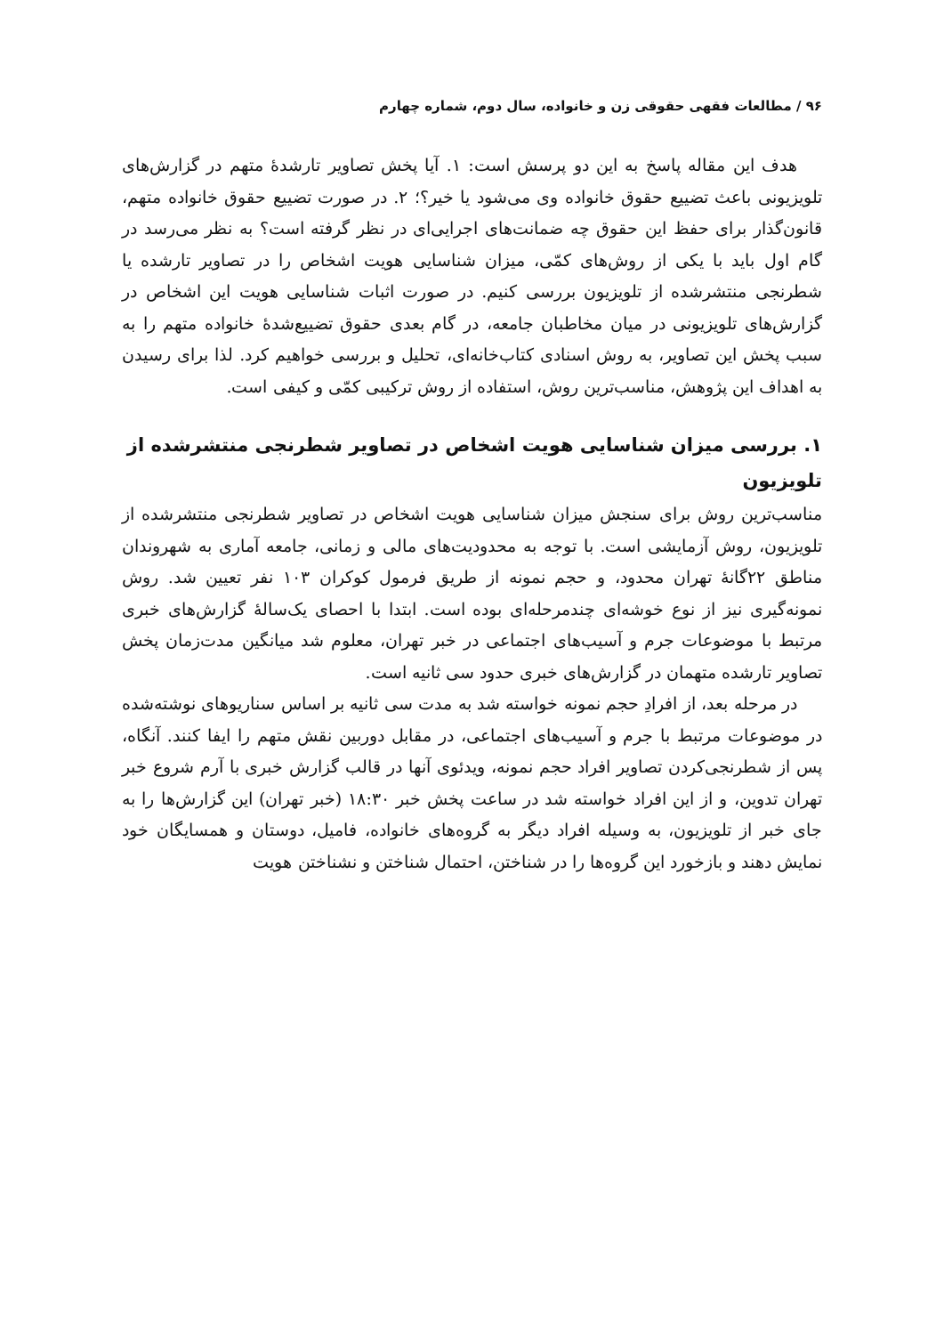۹۶ / مطالعات فقهی حقوقی زن و خانواده، سال دوم، شماره چهارم
هدف این مقاله پاسخ به این دو پرسش است: ۱. آیا پخش تصاویر تارشدهٔ متهم در گزارش‌های تلویزیونی باعث تضییع حقوق خانواده وی می‌شود یا خیر؟؛ ۲. در صورت تضییع حقوق خانواده متهم، قانون‌گذار برای حفظ این حقوق چه ضمانت‌های اجرایی‌ای در نظر گرفته است؟ به نظر می‌رسد در گام اول باید با یکی از روش‌های کمّی، میزان شناسایی هویت اشخاص را در تصاویر تارشده یا شطرنجی منتشرشده از تلویزیون بررسی کنیم. در صورت اثبات شناسایی هویت این اشخاص در گزارش‌های تلویزیونی در میان مخاطبان جامعه، در گام بعدی حقوق تضییع‌شدهٔ خانواده متهم را به سبب پخش این تصاویر، به روش اسنادی کتاب‌خانه‌ای، تحلیل و بررسی خواهیم کرد. لذا برای رسیدن به اهداف این پژوهش، مناسب‌ترین روش، استفاده از روش ترکیبی کمّی و کیفی است.
۱. بررسی میزان شناسایی هویت اشخاص در تصاویر شطرنجی منتشرشده از تلویزیون
مناسب‌ترین روش برای سنجش میزان شناسایی هویت اشخاص در تصاویر شطرنجی منتشرشده از تلویزیون، روش آزمایشی است. با توجه به محدودیت‌های مالی و زمانی، جامعه آماری به شهروندان مناطق ۲۲گانهٔ تهران محدود، و حجم نمونه از طریق فرمول کوکران ۱۰۳ نفر تعیین شد. روش نمونه‌گیری نیز از نوع خوشه‌ای چندمرحله‌ای بوده است. ابتدا با احصای یک‌سالهٔ گزارش‌های خبری مرتبط با موضوعات جرم و آسیب‌های اجتماعی در خبر تهران، معلوم شد میانگین مدت‌زمان پخش تصاویر تارشده متهمان در گزارش‌های خبری حدود سی ثانیه است.
در مرحله بعد، از افرادِ حجم نمونه خواسته شد به مدت سی ثانیه بر اساس سناریوهای نوشته‌شده در موضوعات مرتبط با جرم و آسیب‌های اجتماعی، در مقابل دوربین نقش متهم را ایفا کنند. آنگاه، پس از شطرنجی‌کردن تصاویر افراد حجم نمونه، ویدئوی آنها در قالب گزارش خبری با آرم شروع خبر تهران تدوین، و از این افراد خواسته شد در ساعت پخش خبر ۱۸:۳۰ (خبر تهران) این گزارش‌ها را به جای خبر از تلویزیون، به وسیله افراد دیگر به گروه‌های خانواده، فامیل، دوستان و همسایگان خود نمایش دهند و بازخورد این گروه‌ها را در شناختن، احتمال شناختن و نشناختن هویت